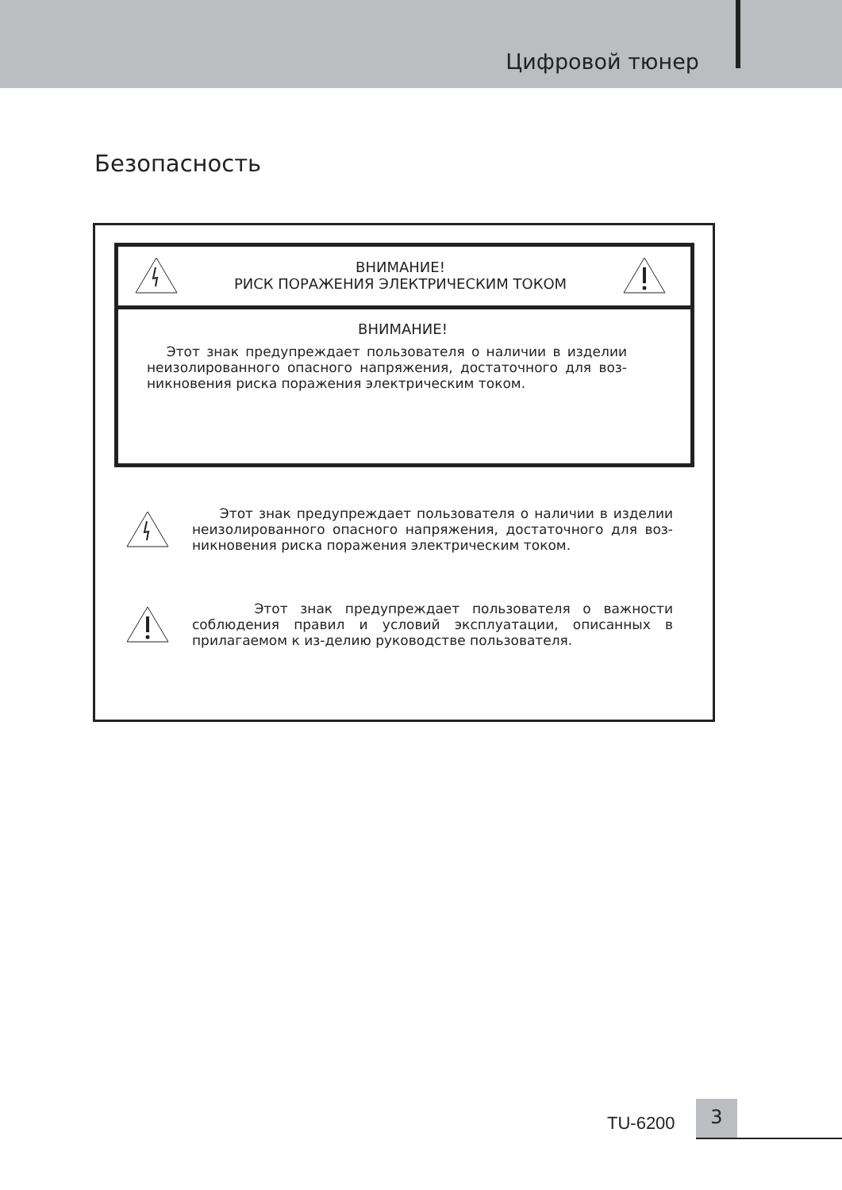Цифровой тюнер
Безопасность
ВНИМАНИЕ!
РИСК ПОРАЖЕНИЯ ЭЛЕКТРИЧЕСКИМ ТОКОМ
ВНИМАНИЕ!
Этот знак предупреждает пользователя о наличии в изделии неизолированного опасного напряжения, достаточного для воз-никновения риска поражения электрическим током.
Этот знак предупреждает пользователя о наличии в изделии неизолированного опасного напряжения, достаточного для воз-никновения риска поражения электрическим током.
Этот знак предупреждает пользователя о важности соблюдения правил и условий эксплуатации, описанных в прилагаемом к из-делию руководстве пользователя.
TU-6200
3